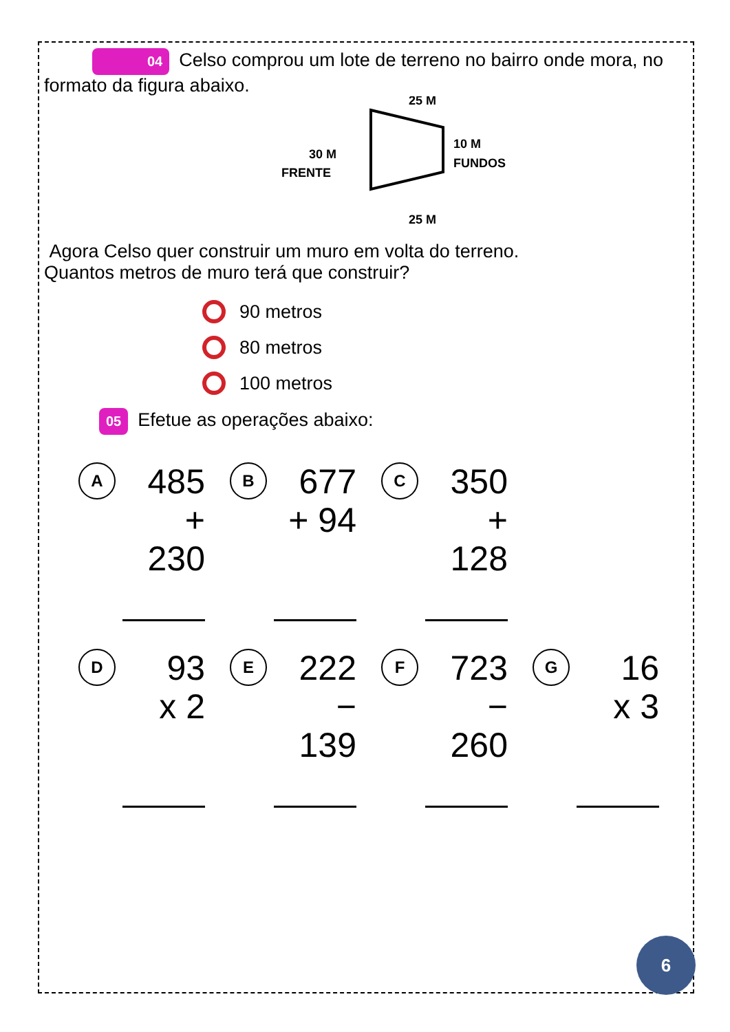04 Celso comprou um lote de terreno no bairro onde mora, no formato da figura abaixo.
25 M
10 M
FUNDOS
30 M
FRENTE
25 M
Agora Celso quer construir um muro em volta do terreno.
Quantos metros de muro terá que construir?
90 metros
80 metros
100 metros
05 Efetue as operações abaixo:
A
485
+ 230
B
677
+ 94
C
350
+ 128
D
93
x 2
E
222
− 139
F
723
− 260
G
16
x 3
6